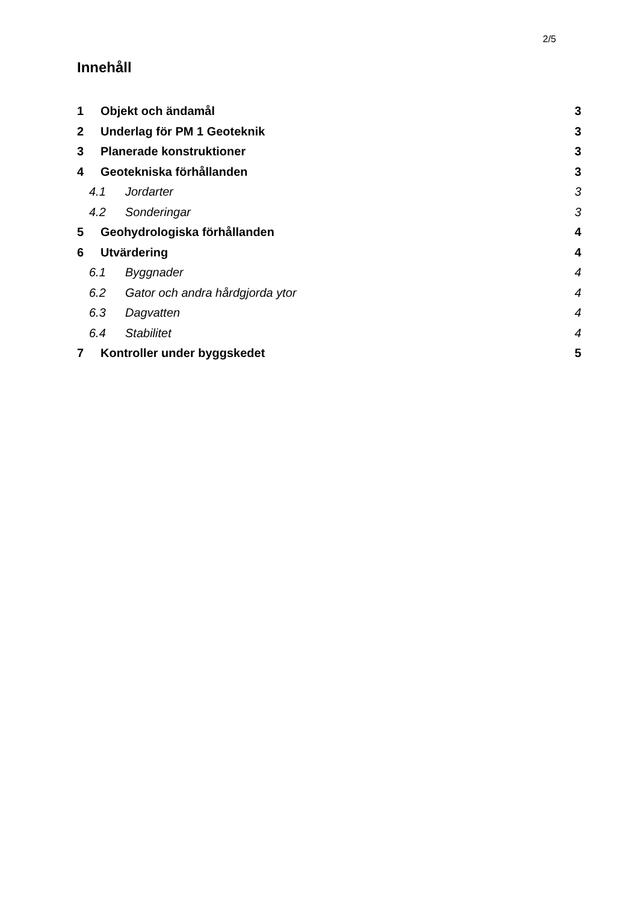2/5
Innehåll
1 Objekt och ändamål 3
2 Underlag för PM 1 Geoteknik 3
3 Planerade konstruktioner 3
4 Geotekniska förhållanden 3
4.1 Jordarter 3
4.2 Sonderingar 3
5 Geohydrologiska förhållanden 4
6 Utvärdering 4
6.1 Byggnader 4
6.2 Gator och andra hårdgjorda ytor 4
6.3 Dagvatten 4
6.4 Stabilitet 4
7 Kontroller under byggskedet 5